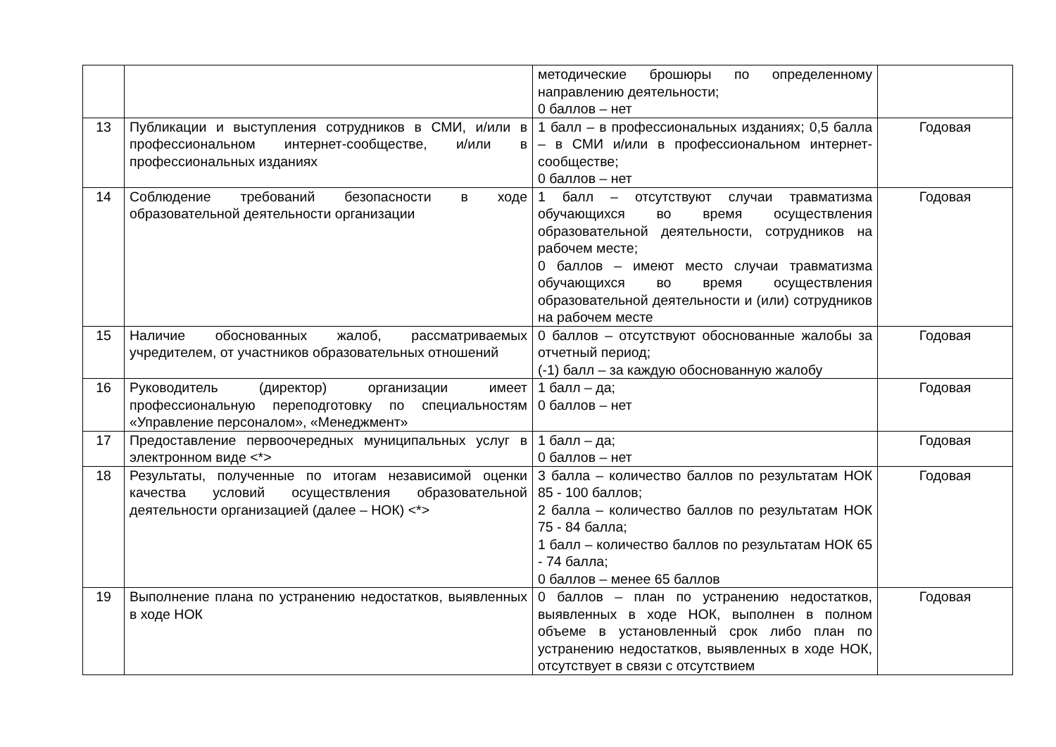| | | методические брошюры по определенному направлению деятельности; 0 баллов – нет | |
| 13 | Публикации и выступления сотрудников в СМИ, и/или в профессиональном интернет-сообществе, и/или в профессиональных изданиях | 1 балл – в профессиональных изданиях; 0,5 балла – в СМИ и/или в профессиональном интернет-сообществе; 0 баллов – нет | Годовая |
| 14 | Соблюдение требований безопасности в ходе образовательной деятельности организации | 1 балл – отсутствуют случаи травматизма обучающихся во время осуществления образовательной деятельности, сотрудников на рабочем месте; 0 баллов – имеют место случаи травматизма обучающихся во время осуществления образовательной деятельности и (или) сотрудников на рабочем месте | Годовая |
| 15 | Наличие обоснованных жалоб, рассматриваемых учредителем, от участников образовательных отношений | 0 баллов – отсутствуют обоснованные жалобы за отчетный период; (-1) балл – за каждую обоснованную жалобу | Годовая |
| 16 | Руководитель (директор) организации имеет профессиональную переподготовку по специальностям «Управление персоналом», «Менеджмент» | 1 балл – да; 0 баллов – нет | Годовая |
| 17 | Предоставление первоочередных муниципальных услуг в электронном виде <*> | 1 балл – да; 0 баллов – нет | Годовая |
| 18 | Результаты, полученные по итогам независимой оценки качества условий осуществления образовательной деятельности организацией (далее – НОК) <*> | 3 балла – количество баллов по результатам НОК 85 - 100 баллов; 2 балла – количество баллов по результатам НОК 75 - 84 балла; 1 балл – количество баллов по результатам НОК 65 - 74 балла; 0 баллов – менее 65 баллов | Годовая |
| 19 | Выполнение плана по устранению недостатков, выявленных в ходе НОК | 0 баллов – план по устранению недостатков, выявленных в ходе НОК, выполнен в полном объеме в установленный срок либо план по устранению недостатков, выявленных в ходе НОК, отсутствует в связи с отсутствием | Годовая |